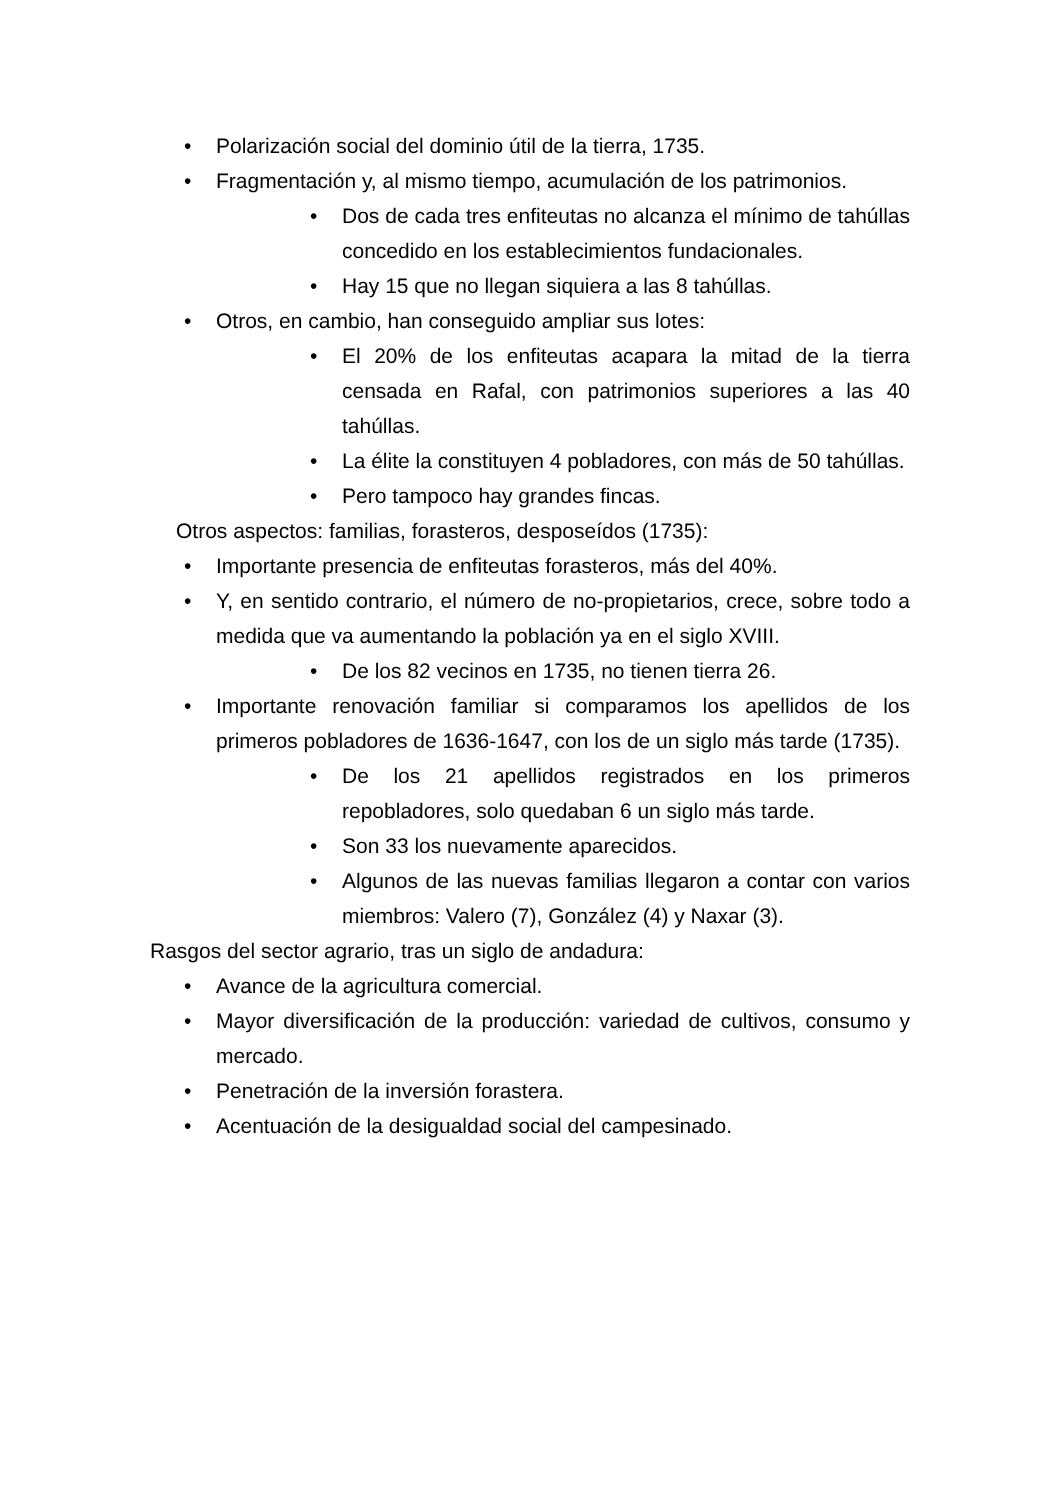• Polarización social del dominio útil de la tierra, 1735.
• Fragmentación y, al mismo tiempo, acumulación de los patrimonios.
• Dos de cada tres enfiteutas no alcanza el mínimo de tahúllas concedido en los establecimientos fundacionales.
• Hay 15 que no llegan siquiera a las 8 tahúllas.
• Otros, en cambio, han conseguido ampliar sus lotes:
• El 20% de los enfiteutas acapara la mitad de la tierra censada en Rafal, con patrimonios superiores a las 40 tahúllas.
• La élite la constituyen 4 pobladores, con más de 50 tahúllas.
• Pero tampoco hay grandes fincas.
Otros aspectos: familias, forasteros, desposeídos (1735):
• Importante presencia de enfiteutas forasteros, más del 40%.
• Y, en sentido contrario, el número de no-propietarios, crece, sobre todo a medida que va aumentando la población ya en el siglo XVIII.
• De los 82 vecinos en 1735, no tienen tierra 26.
• Importante renovación familiar si comparamos los apellidos de los primeros pobladores de 1636-1647, con los de un siglo más tarde (1735).
• De los 21 apellidos registrados en los primeros repobladores, solo quedaban 6 un siglo más tarde.
• Son 33 los nuevamente aparecidos.
• Algunos de las nuevas familias llegaron a contar con varios miembros: Valero (7), González (4) y Naxar (3).
Rasgos del sector agrario, tras un siglo de andadura:
• Avance de la agricultura comercial.
• Mayor diversificación de la producción: variedad de cultivos, consumo y mercado.
• Penetración de la inversión forastera.
• Acentuación de la desigualdad social del campesinado.